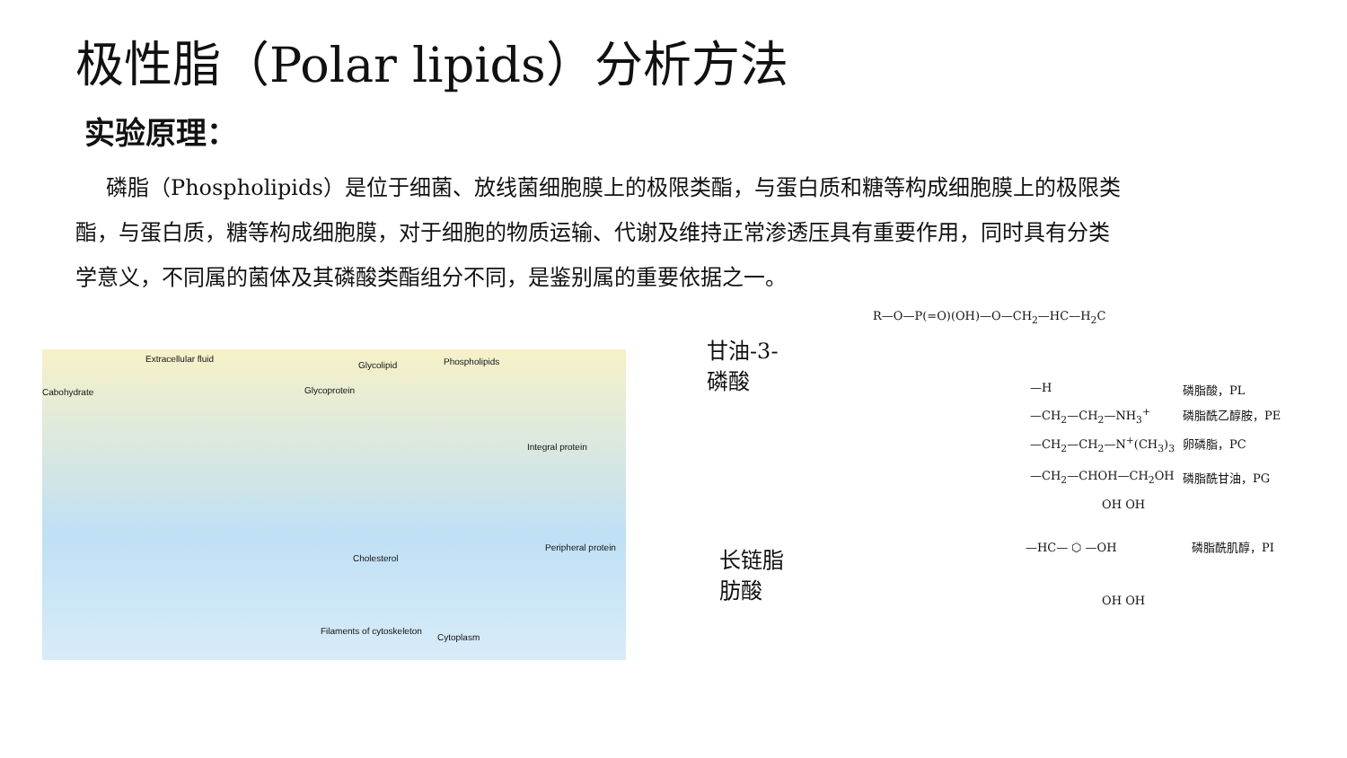极性脂（Polar lipids）分析方法
实验原理：
磷脂（Phospholipids）是位于细菌、放线菌细胞膜上的极限类酯，与蛋白质和糖等构成细胞膜上的极限类酯，与蛋白质，糖等构成细胞膜，对于细胞的物质运输、代谢及维持正常渗透压具有重要作用，同时具有分类学意义，不同属的菌体及其磷酸类酯组分不同，是鉴别属的重要依据之一。
Extracellular fluid
Cabohydrate
Glycolipid Phospholipids
Glycoprotein
Integral protein
Peripheral protein
Cholesterol
Filaments of cytoskeleton
Cytoplasm
甘油-3-
磷酸
长链脂
肪酸
R—O—P(=O)(OH)—O—CH<sub>2</sub>—HC—H<sub>2</sub>C
—H 磷脂酸，PL
—CH<sub>2</sub>—CH<sub>2</sub>—NH<sub>3</sub><sup>+</sup> 磷脂酰乙醇胺，PE
—CH<sub>2</sub>—CH<sub>2</sub>—N<sup>+</sup>(CH<sub>3</sub>)<sub>3</sub> 卵磷脂，PC
—CH<sub>2</sub>—CHOH—CH<sub>2</sub>OH 磷脂酰甘油，PG
OH OH
—HC— ⬡ —OH 磷脂酰肌醇，PI
OH OH